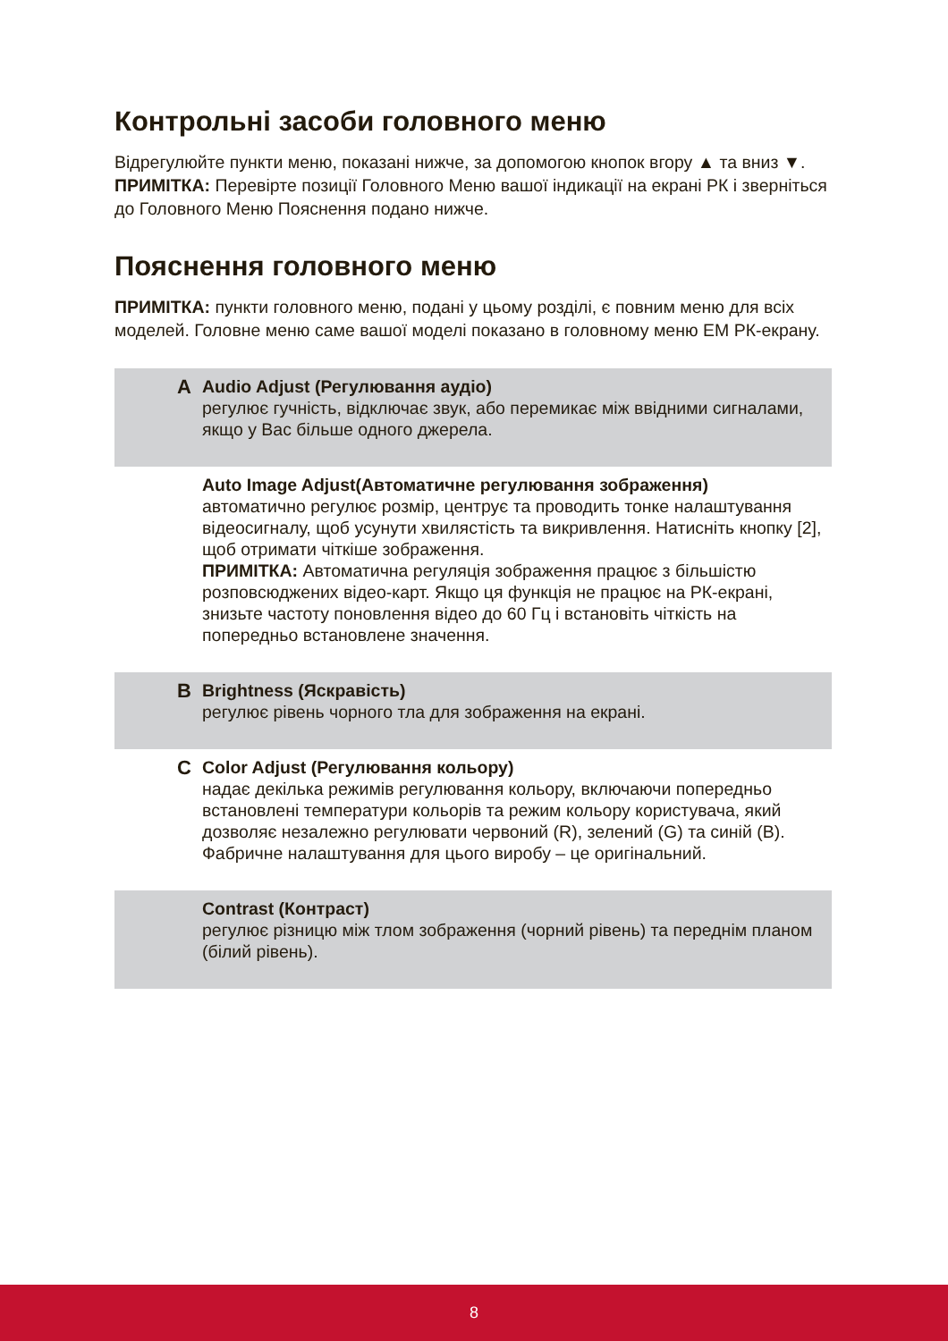Контрольні засоби головного меню
Відрегулюйте пункти меню, показані нижче, за допомогою кнопок вгору ▲ та вниз ▼.
ПРИМІТКА: Перевірте позиції Головного Меню вашої індикації на екрані РК і зверніться до Головного Меню Пояснення подано нижче.
Пояснення головного меню
ПРИМІТКА: пункти головного меню, подані у цьому розділі, є повним меню для всіх моделей. Головне меню саме вашої моделі показано в головному меню ЕМ РК-екрану.
A
Audio Adjust (Регулювання аудіо)
регулює гучність, відключає звук, або перемикає між ввідними сигналами, якщо у Вас більше одного джерела.
Auto Image Adjust(Автоматичне регулювання зображення)
автоматично регулює розмір, центрує та проводить тонке налаштування відеосигналу, щоб усунути хвилястість та викривлення. Натисніть кнопку [2], щоб отримати чіткіше зображення.
ПРИМІТКА: Автоматична регуляція зображення працює з більшістю розповсюджених відео-карт. Якщо ця функція не працює на РК-екрані, знизьте частоту поновлення відео до 60 Гц і встановіть чіткість на попередньо встановлене значення.
B
Brightness (Яскравість)
регулює рівень чорного тла для зображення на екрані.
C
Color Adjust (Регулювання кольору)
надає декілька режимів регулювання кольору, включаючи попередньо встановлені температури кольорів та режим кольору користувача, який дозволяє незалежно регулювати червоний (R), зелений (G) та синій (B). Фабричне налаштування для цього виробу – це оригінальний.
Contrast (Контраст)
регулює різницю між тлом зображення (чорний рівень) та переднім планом (білий рівень).
8